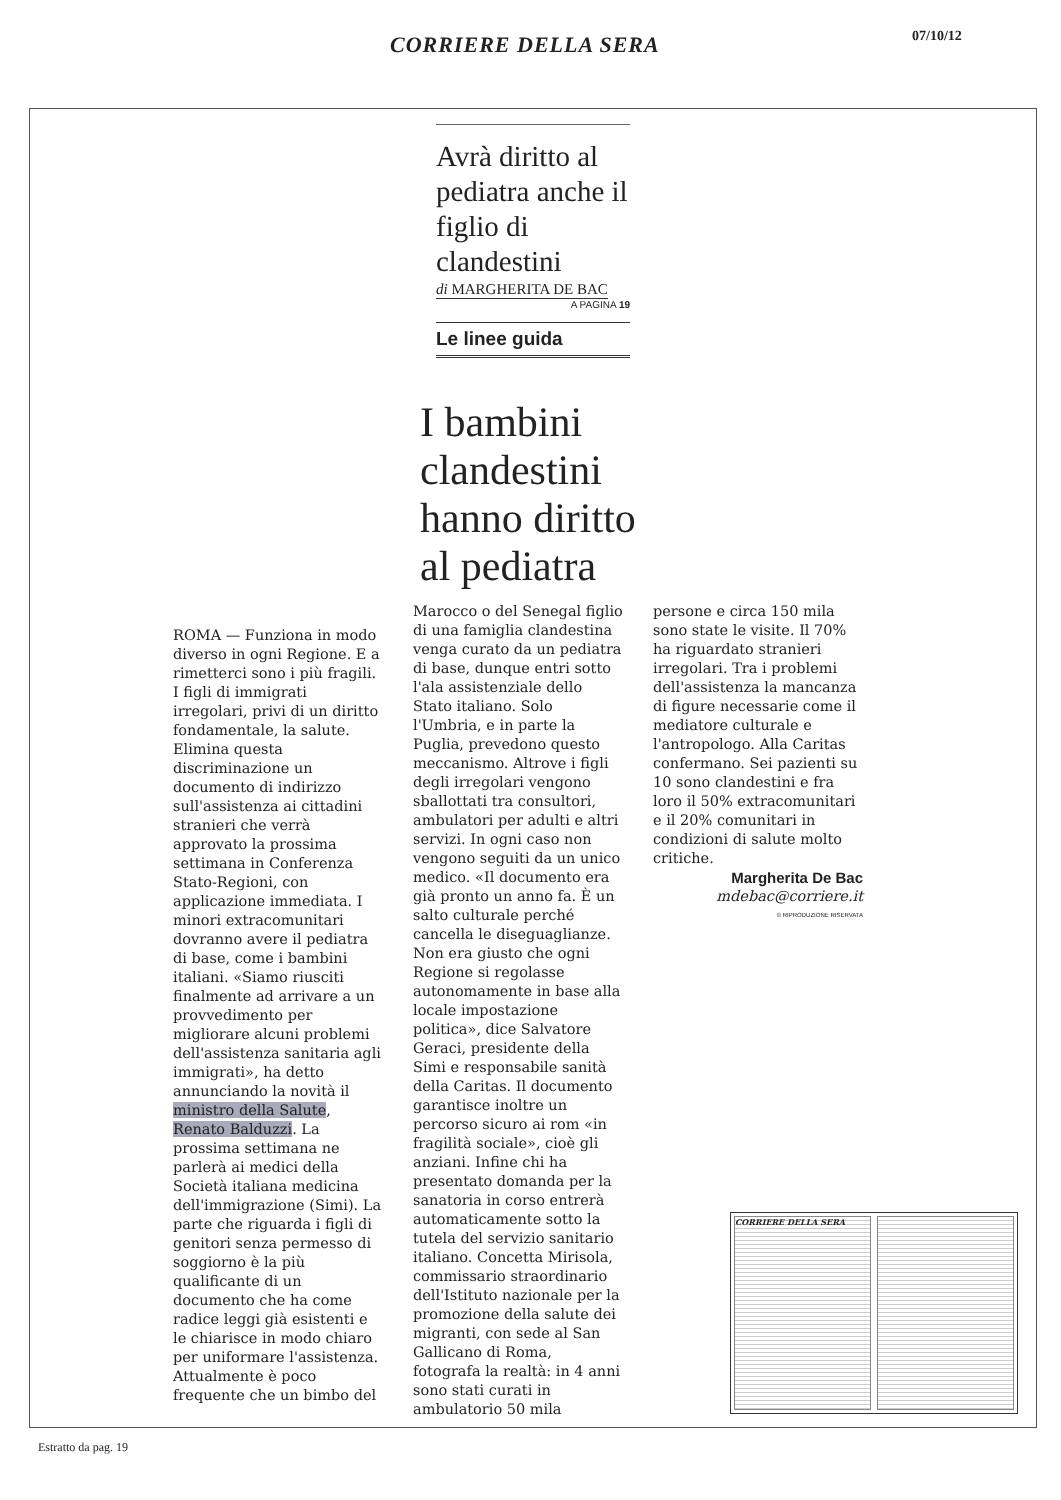CORRIERE DELLA SERA 07/10/12
Avrà diritto al pediatra anche il figlio di clandestini
di MARGHERITA DE BAC
A PAGINA 19
Le linee guida
I bambini
clandestini
hanno diritto
al pediatra
ROMA — Funziona in modo diverso in ogni Regione. E a rimetterci sono i più fragili. I figli di immigrati irregolari, privi di un diritto fondamentale, la salute. Elimina questa discriminazione un documento di indirizzo sull'assistenza ai cittadini stranieri che verrà approvato la prossima settimana in Conferenza Stato-Regioni, con applicazione immediata. I minori extracomunitari dovranno avere il pediatra di base, come i bambini italiani. «Siamo riusciti finalmente ad arrivare a un provvedimento per migliorare alcuni problemi dell'assistenza sanitaria agli immigrati», ha detto annunciando la novità il ministro della Salute, Renato Balduzzi. La prossima settimana ne parlerà ai medici della Società italiana medicina dell'immigrazione (Simi). La parte che riguarda i figli di genitori senza permesso di soggiorno è la più qualificante di un documento che ha come radice leggi già esistenti e le chiarisce in modo chiaro per uniformare l'assistenza. Attualmente è poco frequente che un bimbo del
Marocco o del Senegal figlio di una famiglia clandestina venga curato da un pediatra di base, dunque entri sotto l'ala assistenziale dello Stato italiano. Solo l'Umbria, e in parte la Puglia, prevedono questo meccanismo. Altrove i figli degli irregolari vengono sballottati tra consultori, ambulatori per adulti e altri servizi. In ogni caso non vengono seguiti da un unico medico. «Il documento era già pronto un anno fa. È un salto culturale perché cancella le diseguaglianze. Non era giusto che ogni Regione si regolasse autonomamente in base alla locale impostazione politica», dice Salvatore Geraci, presidente della Simi e responsabile sanità della Caritas. Il documento garantisce inoltre un percorso sicuro ai rom «in fragilità sociale», cioè gli anziani. Infine chi ha presentato domanda per la sanatoria in corso entrerà automaticamente sotto la tutela del servizio sanitario italiano. Concetta Mirisola, commissario straordinario dell'Istituto nazionale per la promozione della salute dei migranti, con sede al San Gallicano di Roma, fotografa la realtà: in 4 anni sono stati curati in ambulatorio 50 mila
persone e circa 150 mila sono state le visite. Il 70% ha riguardato stranieri irregolari. Tra i problemi dell'assistenza la mancanza di figure necessarie come il mediatore culturale e l'antropologo. Alla Caritas confermano. Sei pazienti su 10 sono clandestini e fra loro il 50% extracomunitari e il 20% comunitari in condizioni di salute molto critiche.
Margherita De Bac
mdebac@corriere.it
© RIPRODUZIONE RISERVATA
CORRIERE DELLA SERA
Estratto da pag. 19